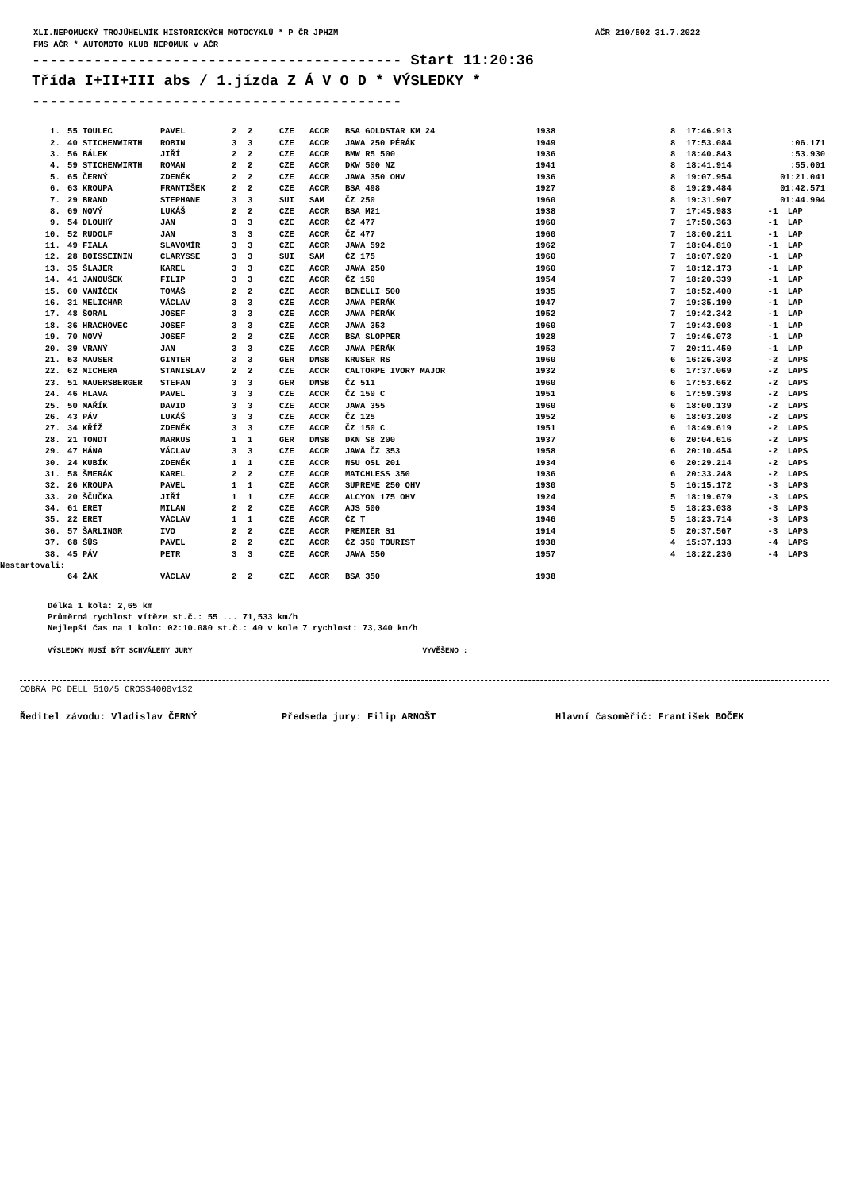XLI.NEPOMUCKÝ TROJÚHELNÍK HISTORICKÝCH MOTOCYKLŮ * P ČR JPHZM
FMS AČR * AUTOMOTO KLUB NEPOMUK v AČR
AČR 210/502 31.7.2022
------------------------------------------ Start 11:20:36 Třída I+II+III abs / 1.jízda Z Á V O D * VÝSLEDKY * ------------------------------------------
| 1. | 55 | TOULEC | PAVEL | 2 | 2 | CZE | ACCR | BSA GOLDSTAR KM 24 | 1938 | 8 | 17:46.913 | |
| 2. | 40 | STICHENWIRTH | ROBIN | 3 | 3 | CZE | ACCR | JAWA 250 PÉRÁK | 1949 | 8 | 17:53.084 | :06.171 |
| 3. | 56 | BÁLEK | JIŘÍ | 2 | 2 | CZE | ACCR | BMW R5 500 | 1936 | 8 | 18:40.843 | :53.930 |
| 4. | 59 | STICHENWIRTH | ROMAN | 2 | 2 | CZE | ACCR | DKW 500 NZ | 1941 | 8 | 18:41.914 | :55.001 |
| 5. | 65 | ČERNÝ | ZDENĚK | 2 | 2 | CZE | ACCR | JAWA 350 OHV | 1936 | 8 | 19:07.954 | 01:21.041 |
| 6. | 63 | KROUPA | FRANTIŠEK | 2 | 2 | CZE | ACCR | BSA 498 | 1927 | 8 | 19:29.484 | 01:42.571 |
| 7. | 29 | BRAND | STEPHANE | 3 | 3 | SUI | SAM | ČZ 250 | 1960 | 8 | 19:31.907 | 01:44.994 |
| 8. | 69 | NOVÝ | LUKÁŠ | 2 | 2 | CZE | ACCR | BSA M21 | 1938 | 7 | 17:45.983 | -1 LAP |
| 9. | 54 | DLOUHÝ | JAN | 3 | 3 | CZE | ACCR | ČZ 477 | 1960 | 7 | 17:50.363 | -1 LAP |
| 10. | 52 | RUDOLF | JAN | 3 | 3 | CZE | ACCR | ČZ 477 | 1960 | 7 | 18:00.211 | -1 LAP |
| 11. | 49 | FIALA | SLAVOMÍR | 3 | 3 | CZE | ACCR | JAWA 592 | 1962 | 7 | 18:04.810 | -1 LAP |
| 12. | 28 | BOISSEININ | CLARYSSE | 3 | 3 | SUI | SAM | ČZ 175 | 1960 | 7 | 18:07.920 | -1 LAP |
| 13. | 35 | ŠLAJER | KAREL | 3 | 3 | CZE | ACCR | JAWA 250 | 1960 | 7 | 18:12.173 | -1 LAP |
| 14. | 41 | JANOUŠEK | FILIP | 3 | 3 | CZE | ACCR | ČZ 150 | 1954 | 7 | 18:20.339 | -1 LAP |
| 15. | 60 | VANÍČEK | TOMÁŠ | 2 | 2 | CZE | ACCR | BENELLI 500 | 1935 | 7 | 18:52.400 | -1 LAP |
| 16. | 31 | MELICHAR | VÁCLAV | 3 | 3 | CZE | ACCR | JAWA PÉRÁK | 1947 | 7 | 19:35.190 | -1 LAP |
| 17. | 48 | ŠORAL | JOSEF | 3 | 3 | CZE | ACCR | JAWA PÉRÁK | 1952 | 7 | 19:42.342 | -1 LAP |
| 18. | 36 | HRACHOVEC | JOSEF | 3 | 3 | CZE | ACCR | JAWA 353 | 1960 | 7 | 19:43.908 | -1 LAP |
| 19. | 70 | NOVÝ | JOSEF | 2 | 2 | CZE | ACCR | BSA SLOPPER | 1928 | 7 | 19:46.073 | -1 LAP |
| 20. | 39 | VRANÝ | JAN | 3 | 3 | CZE | ACCR | JAWA PÉRÁK | 1953 | 7 | 20:11.450 | -1 LAP |
| 21. | 53 | MAUSER | GINTER | 3 | 3 | GER | DMSB | KRUSER RS | 1960 | 6 | 16:26.303 | -2 LAPS |
| 22. | 62 | MICHERA | STANISLAV | 2 | 2 | CZE | ACCR | CALTORPE IVORY MAJOR | 1932 | 6 | 17:37.069 | -2 LAPS |
| 23. | 51 | MAUERSBERGER | STEFAN | 3 | 3 | GER | DMSB | ČZ 511 | 1960 | 6 | 17:53.662 | -2 LAPS |
| 24. | 46 | HLAVA | PAVEL | 3 | 3 | CZE | ACCR | ČZ 150 C | 1951 | 6 | 17:59.398 | -2 LAPS |
| 25. | 50 | MAŘÍK | DAVID | 3 | 3 | CZE | ACCR | JAWA 355 | 1960 | 6 | 18:00.139 | -2 LAPS |
| 26. | 43 | PÁV | LUKÁŠ | 3 | 3 | CZE | ACCR | ČZ 125 | 1952 | 6 | 18:03.208 | -2 LAPS |
| 27. | 34 | KŘÍŽ | ZDENĚK | 3 | 3 | CZE | ACCR | ČZ 150 C | 1951 | 6 | 18:49.619 | -2 LAPS |
| 28. | 21 | TONDT | MARKUS | 1 | 1 | GER | DMSB | DKN SB 200 | 1937 | 6 | 20:04.616 | -2 LAPS |
| 29. | 47 | HÁNA | VÁCLAV | 3 | 3 | CZE | ACCR | JAWA ČZ 353 | 1958 | 6 | 20:10.454 | -2 LAPS |
| 30. | 24 | KUBÍK | ZDENĚK | 1 | 1 | CZE | ACCR | NSU OSL 201 | 1934 | 6 | 20:29.214 | -2 LAPS |
| 31. | 58 | ŠMERÁK | KAREL | 2 | 2 | CZE | ACCR | MATCHLESS 350 | 1936 | 6 | 20:33.248 | -2 LAPS |
| 32. | 26 | KROUPA | PAVEL | 1 | 1 | CZE | ACCR | SUPREME 250 OHV | 1930 | 5 | 16:15.172 | -3 LAPS |
| 33. | 20 | ŠČUČKA | JIŘÍ | 1 | 1 | CZE | ACCR | ALCYON 175 OHV | 1924 | 5 | 18:19.679 | -3 LAPS |
| 34. | 61 | ERET | MILAN | 2 | 2 | CZE | ACCR | AJS 500 | 1934 | 5 | 18:23.038 | -3 LAPS |
| 35. | 22 | ERET | VÁCLAV | 1 | 1 | CZE | ACCR | ČZ T | 1946 | 5 | 18:23.714 | -3 LAPS |
| 36. | 57 | ŠARLINGR | IVO | 2 | 2 | CZE | ACCR | PREMIER S1 | 1914 | 5 | 20:37.567 | -3 LAPS |
| 37. | 68 | ŠŮS | PAVEL | 2 | 2 | CZE | ACCR | ČZ 350 TOURIST | 1938 | 4 | 15:37.133 | -4 LAPS |
| 38. | 45 | PÁV | PETR | 3 | 3 | CZE | ACCR | JAWA 550 | 1957 | 4 | 18:22.236 | -4 LAPS |
| Nestartovali: | | | | | | | | | | | | |
| | 64 | ŽÁK | VÁCLAV | 2 | 2 | CZE | ACCR | BSA 350 | 1938 | | | |
Délka 1 kola: 2,65 km
Průměrná rychlost vítěze st.č.: 55 ... 71,533 km/h
Nejlepší čas na 1 kolo: 02:10.080 st.č.: 40 v kole 7 rychlost: 73,340 km/h
VÝSLEDKY MUSÍ BÝT SCHVÁLENY JURY VYVĚŠENO :
COBRA PC DELL 510/5 CROSS4000v132
Ředitel závodu: Vladislav ČERNÝ Předseda jury: Filip ARNOŠT Hlavní časoměřič: František BOČEK